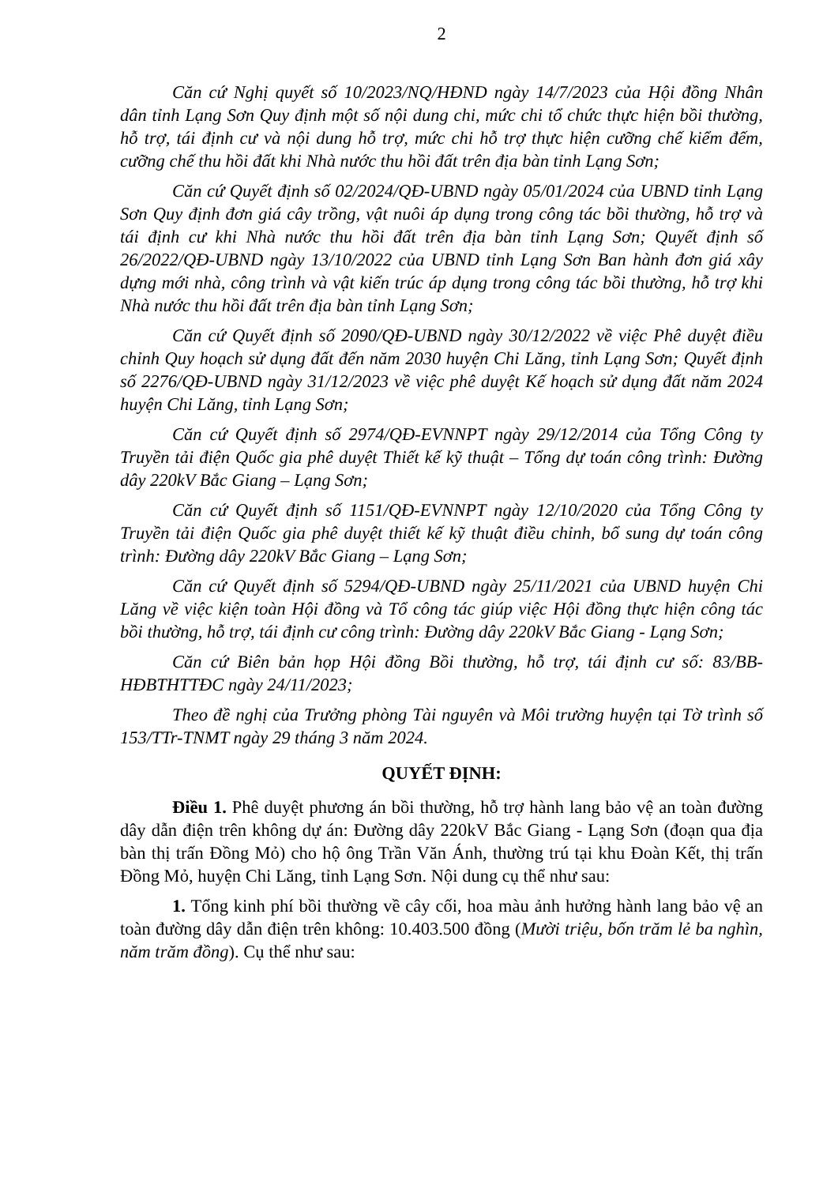2
Căn cứ Nghị quyết số 10/2023/NQ/HĐND ngày 14/7/2023 của Hội đồng Nhân dân tỉnh Lạng Sơn Quy định một số nội dung chi, mức chi tổ chức thực hiện bồi thường, hỗ trợ, tái định cư và nội dung hỗ trợ, mức chi hỗ trợ thực hiện cưỡng chế kiểm đếm, cưỡng chế thu hồi đất khi Nhà nước thu hồi đất trên địa bàn tỉnh Lạng Sơn;
Căn cứ Quyết định số 02/2024/QĐ-UBND ngày 05/01/2024 của UBND tỉnh Lạng Sơn Quy định đơn giá cây trồng, vật nuôi áp dụng trong công tác bồi thường, hỗ trợ và tái định cư khi Nhà nước thu hồi đất trên địa bàn tỉnh Lạng Sơn; Quyết định số 26/2022/QĐ-UBND ngày 13/10/2022 của UBND tỉnh Lạng Sơn Ban hành đơn giá xây dựng mới nhà, công trình và vật kiến trúc áp dụng trong công tác bồi thường, hỗ trợ khi Nhà nước thu hồi đất trên địa bàn tỉnh Lạng Sơn;
Căn cứ Quyết định số 2090/QĐ-UBND ngày 30/12/2022 về việc Phê duyệt điều chỉnh Quy hoạch sử dụng đất đến năm 2030 huyện Chi Lăng, tỉnh Lạng Sơn; Quyết định số 2276/QĐ-UBND ngày 31/12/2023 về việc phê duyệt Kế hoạch sử dụng đất năm 2024 huyện Chi Lăng, tỉnh Lạng Sơn;
Căn cứ Quyết định số 2974/QĐ-EVNNPT ngày 29/12/2014 của Tổng Công ty Truyền tải điện Quốc gia phê duyệt Thiết kế kỹ thuật – Tổng dự toán công trình: Đường dây 220kV Bắc Giang – Lạng Sơn;
Căn cứ Quyết định số 1151/QĐ-EVNNPT ngày 12/10/2020 của Tổng Công ty Truyền tải điện Quốc gia phê duyệt thiết kế kỹ thuật điều chỉnh, bổ sung dự toán công trình: Đường dây 220kV Bắc Giang – Lạng Sơn;
Căn cứ Quyết định số 5294/QĐ-UBND ngày 25/11/2021 của UBND huyện Chi Lăng về việc kiện toàn Hội đồng và Tổ công tác giúp việc Hội đồng thực hiện công tác bồi thường, hỗ trợ, tái định cư công trình: Đường dây 220kV Bắc Giang - Lạng Sơn;
Căn cứ Biên bản họp Hội đồng Bồi thường, hỗ trợ, tái định cư số: 83/BB-HĐBTHTTĐC ngày 24/11/2023;
Theo đề nghị của Trưởng phòng Tài nguyên và Môi trường huyện tại Tờ trình số 153/TTr-TNMT ngày 29 tháng 3 năm 2024.
QUYẾT ĐỊNH:
Điều 1. Phê duyệt phương án bồi thường, hỗ trợ hành lang bảo vệ an toàn đường dây dẫn điện trên không dự án: Đường dây 220kV Bắc Giang - Lạng Sơn (đoạn qua địa bàn thị trấn Đồng Mỏ) cho hộ ông Trần Văn Ánh, thường trú tại khu Đoàn Kết, thị trấn Đồng Mỏ, huyện Chi Lăng, tỉnh Lạng Sơn. Nội dung cụ thể như sau:
1. Tổng kinh phí bồi thường về cây cối, hoa màu ảnh hưởng hành lang bảo vệ an toàn đường dây dẫn điện trên không: 10.403.500 đồng (Mười triệu, bốn trăm lẻ ba nghìn, năm trăm đồng). Cụ thể như sau: